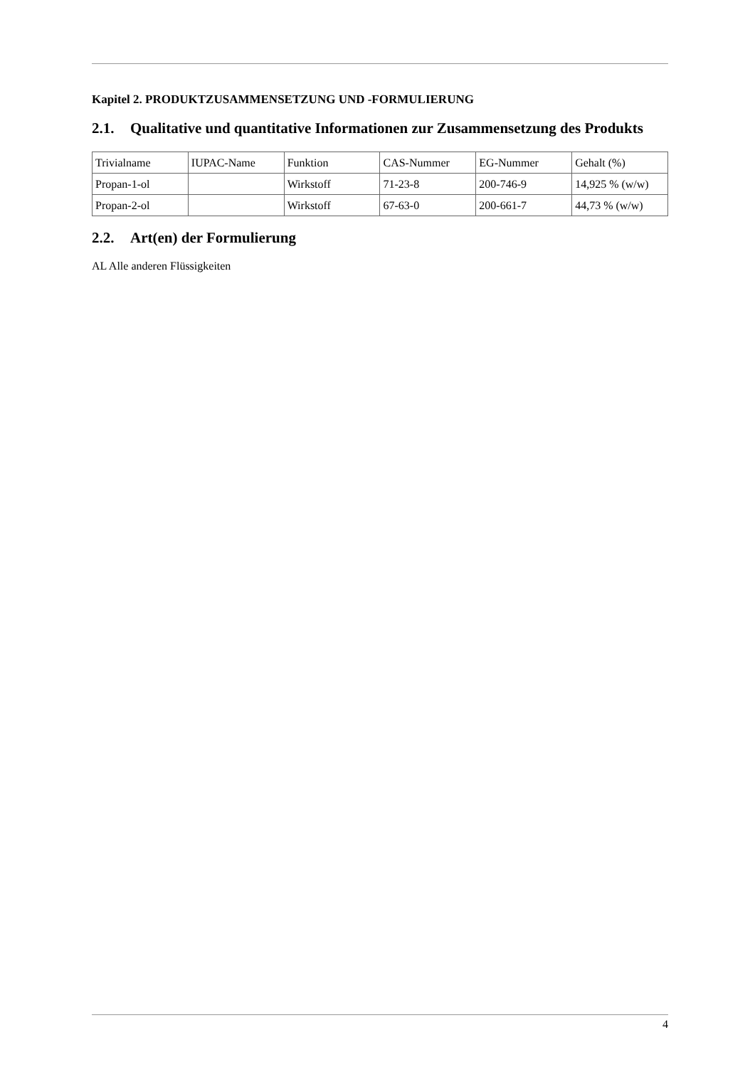Kapitel 2. PRODUKTZUSAMMENSETZUNG UND -FORMULIERUNG
2.1. Qualitative und quantitative Informationen zur Zusammensetzung des Produkts
| Trivialname | IUPAC-Name | Funktion | CAS-Nummer | EG-Nummer | Gehalt (%) |
| Propan-1-ol | | Wirkstoff | 71-23-8 | 200-746-9 | 14,925 % (w/w) |
| Propan-2-ol | | Wirkstoff | 67-63-0 | 200-661-7 | 44,73 % (w/w) |
2.2. Art(en) der Formulierung
AL Alle anderen Flüssigkeiten
4